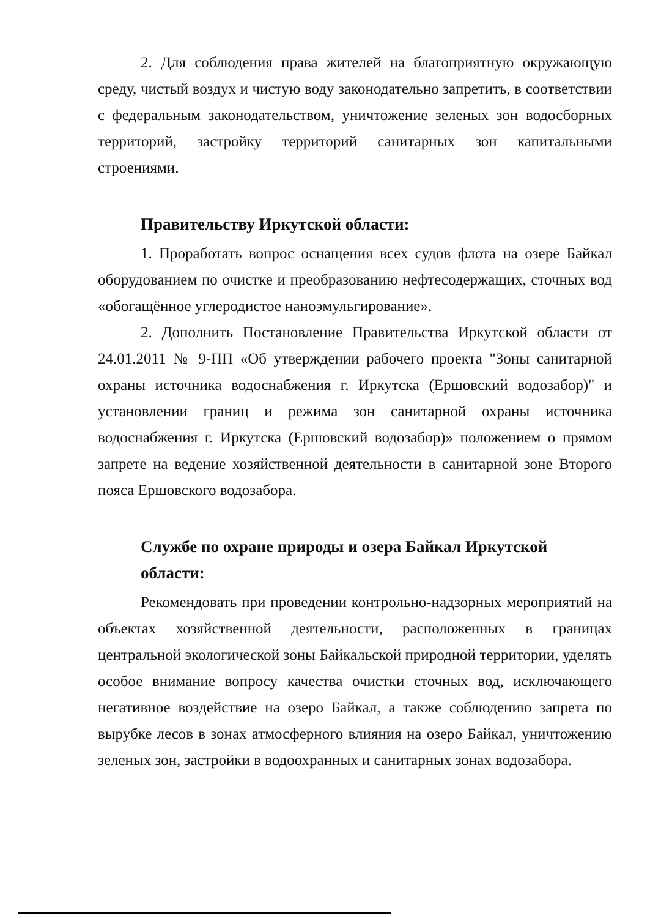2. Для соблюдения права жителей на благоприятную окружающую среду, чистый воздух и чистую воду законодательно запретить, в соответствии с федеральным законодательством, уничтожение зеленых зон водосборных территорий, застройку территорий санитарных зон капитальными строениями.
Правительству Иркутской области:
1. Проработать вопрос оснащения всех судов флота на озере Байкал оборудованием по очистке и преобразованию нефтесодержащих, сточных вод «обогащённое углеродистое наноэмульгирование».
2. Дополнить Постановление Правительства Иркутской области от 24.01.2011 № 9-ПП «Об утверждении рабочего проекта "Зоны санитарной охраны источника водоснабжения г. Иркутска (Ершовский водозабор)" и установлении границ и режима зон санитарной охраны источника водоснабжения г. Иркутска (Ершовский водозабор)» положением о прямом запрете на ведение хозяйственной деятельности в санитарной зоне Второго пояса Ершовского водозабора.
Службе по охране природы и озера Байкал Иркутской области:
Рекомендовать при проведении контрольно-надзорных мероприятий на объектах хозяйственной деятельности, расположенных в границах центральной экологической зоны Байкальской природной территории, уделять особое внимание вопросу качества очистки сточных вод, исключающего негативное воздействие на озеро Байкал, а также соблюдению запрета по вырубке лесов в зонах атмосферного влияния на озеро Байкал, уничтожению зеленых зон, застройки в водоохранных и санитарных зонах водозабора.